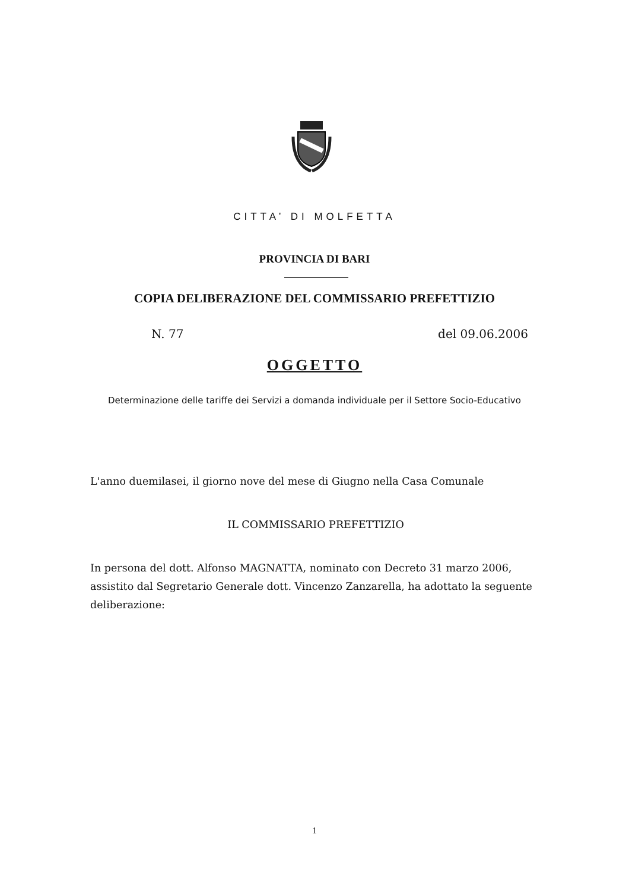CITTA’ DI MOLFETTA
PROVINCIA DI BARI
COPIA DELIBERAZIONE DEL COMMISSARIO PREFETTIZIO
N. 77 del 09.06.2006
OGGETTO
Determinazione delle tariffe dei Servizi a domanda individuale per il Settore Socio-Educativo
L'anno duemilasei, il giorno nove del mese di Giugno nella Casa Comunale
IL COMMISSARIO PREFETTIZIO
In persona del dott. Alfonso MAGNATTA, nominato con Decreto 31 marzo 2006, assistito dal Segretario Generale dott. Vincenzo Zanzarella, ha adottato la seguente deliberazione:
1